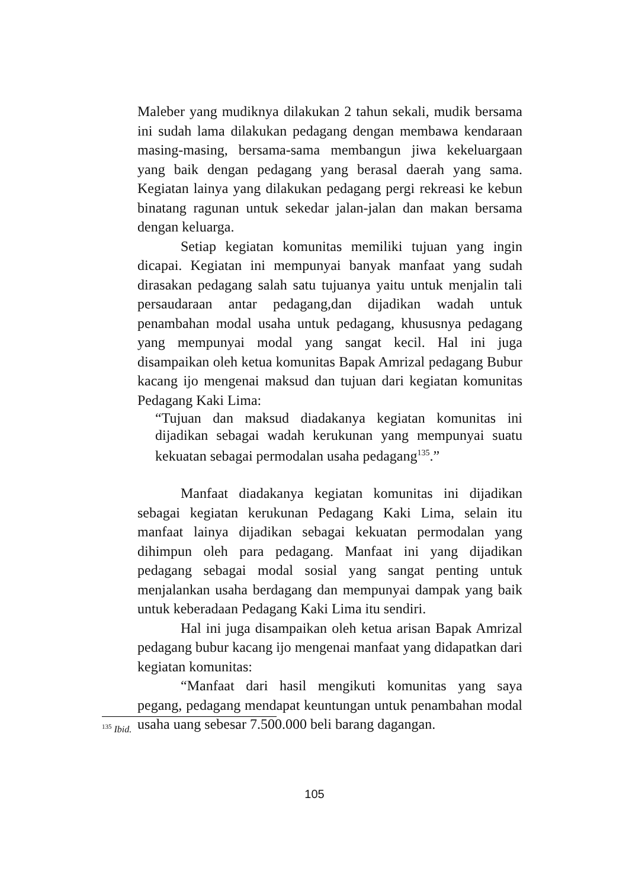Maleber yang mudiknya dilakukan 2 tahun sekali, mudik bersama ini sudah lama dilakukan pedagang dengan membawa kendaraan masing-masing, bersama-sama membangun jiwa kekeluargaan yang baik dengan pedagang yang berasal daerah yang sama. Kegiatan lainya yang dilakukan pedagang pergi rekreasi ke kebun binatang ragunan untuk sekedar jalan-jalan dan makan bersama dengan keluarga.
Setiap kegiatan komunitas memiliki tujuan yang ingin dicapai. Kegiatan ini mempunyai banyak manfaat yang sudah dirasakan pedagang salah satu tujuanya yaitu untuk menjalin tali persaudaraan antar pedagang,dan dijadikan wadah untuk penambahan modal usaha untuk pedagang, khususnya pedagang yang mempunyai modal yang sangat kecil. Hal ini juga disampaikan oleh ketua komunitas Bapak Amrizal pedagang Bubur kacang ijo mengenai maksud dan tujuan dari kegiatan komunitas Pedagang Kaki Lima:
“Tujuan dan maksud diadakanya kegiatan komunitas ini dijadikan sebagai wadah kerukunan yang mempunyai suatu kekuatan sebagai permodalan usaha pedagang<sup>135</sup>.”
Manfaat diadakanya kegiatan komunitas ini dijadikan sebagai kegiatan kerukunan Pedagang Kaki Lima, selain itu manfaat lainya dijadikan sebagai kekuatan permodalan yang dihimpun oleh para pedagang. Manfaat ini yang dijadikan pedagang sebagai modal sosial yang sangat penting untuk menjalankan usaha berdagang dan mempunyai dampak yang baik untuk keberadaan Pedagang Kaki Lima itu sendiri.
Hal ini juga disampaikan oleh ketua arisan Bapak Amrizal pedagang bubur kacang ijo mengenai manfaat yang didapatkan dari kegiatan komunitas:
“Manfaat dari hasil mengikuti komunitas yang saya pegang, pedagang mendapat keuntungan untuk penambahan modal usaha uang sebesar 7.500.000 beli barang dagangan.
<sup>135</sup> Ibid.
105